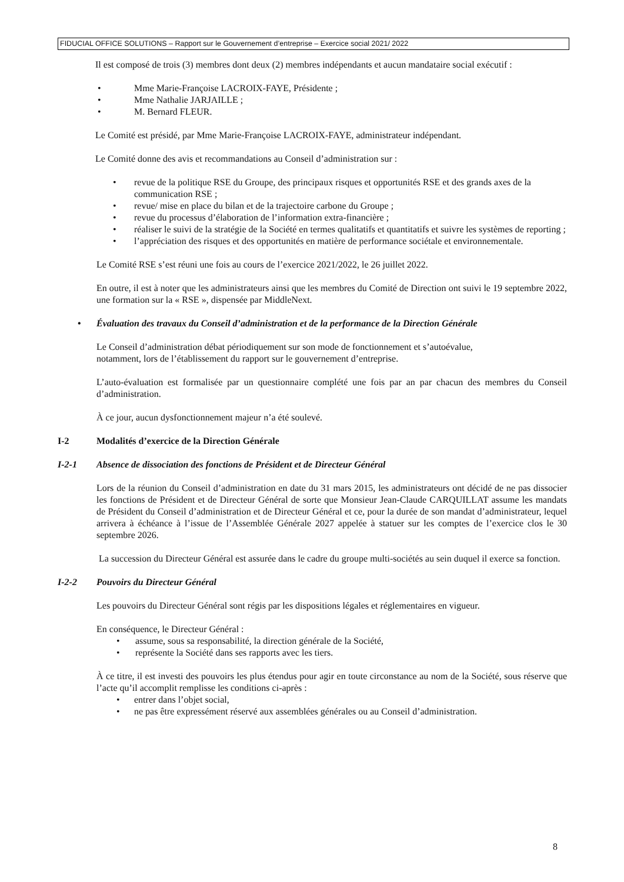FIDUCIAL OFFICE SOLUTIONS – Rapport sur le Gouvernement d’entreprise – Exercice social 2021/ 2022
Il est composé de trois (3) membres dont deux (2) membres indépendants et aucun mandataire social exécutif :
• Mme Marie-Françoise LACROIX-FAYE, Présidente ;
• Mme Nathalie JARJAILLE ;
• M. Bernard FLEUR.
Le Comité est présidé, par Mme Marie-Françoise LACROIX-FAYE, administrateur indépendant.
Le Comité donne des avis et recommandations au Conseil d’administration sur :
• revue de la politique RSE du Groupe, des principaux risques et opportunités RSE et des grands axes de la communication RSE ;
• revue/ mise en place du bilan et de la trajectoire carbone du Groupe ;
• revue du processus d’élaboration de l’information extra-financière ;
• réaliser le suivi de la stratégie de la Société en termes qualitatifs et quantitatifs et suivre les systèmes de reporting ;
• l’appréciation des risques et des opportunités en matière de performance sociétale et environnementale.
Le Comité RSE s’est réuni une fois au cours de l’exercice 2021/2022, le 26 juillet 2022.
En outre, il est à noter que les administrateurs ainsi que les membres du Comité de Direction ont suivi le 19 septembre 2022, une formation sur la « RSE », dispensée par MiddleNext.
• Évaluation des travaux du Conseil d’administration et de la performance de la Direction Générale
Le Conseil d’administration débat périodiquement sur son mode de fonctionnement et s’autoévalue,
notamment, lors de l’établissement du rapport sur le gouvernement d’entreprise.
L’auto-évaluation est formalisée par un questionnaire complété une fois par an par chacun des membres du Conseil d’administration.
À ce jour, aucun dysfonctionnement majeur n’a été soulevé.
I-2 Modalités d’exercice de la Direction Générale
I-2-1 Absence de dissociation des fonctions de Président et de Directeur Général
Lors de la réunion du Conseil d’administration en date du 31 mars 2015, les administrateurs ont décidé de ne pas dissocier les fonctions de Président et de Directeur Général de sorte que Monsieur Jean-Claude CARQUILLAT assume les mandats de Président du Conseil d’administration et de Directeur Général et ce, pour la durée de son mandat d’administrateur, lequel arrivera à échéance à l’issue de l’Assemblée Générale 2027 appelée à statuer sur les comptes de l’exercice clos le 30 septembre 2026.
La succession du Directeur Général est assurée dans le cadre du groupe multi-sociétés au sein duquel il exerce sa fonction.
I-2-2 Pouvoirs du Directeur Général
Les pouvoirs du Directeur Général sont régis par les dispositions légales et réglementaires en vigueur.
En conséquence, le Directeur Général :
• assume, sous sa responsabilité, la direction générale de la Société,
• représente la Société dans ses rapports avec les tiers.
À ce titre, il est investi des pouvoirs les plus étendus pour agir en toute circonstance au nom de la Société, sous réserve que l’acte qu’il accomplit remplisse les conditions ci-après :
• entrer dans l’objet social,
• ne pas être expressément réservé aux assemblées générales ou au Conseil d’administration.
8